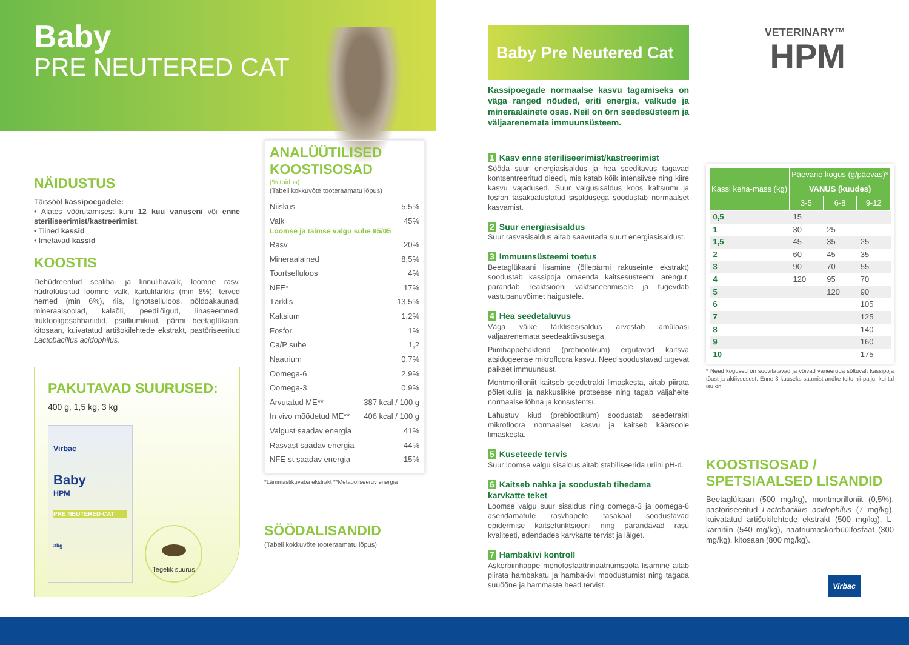Baby
PRE NEUTERED CAT
NÄIDUSTUS
Täissööt kassipoegadele:
• Alates võõrutamisest kuni 12 kuu vanuseni või enne steriliseerimist/kastreerimist.
• Tiined kassid
• Imetavad kassid
KOOSTIS
Dehüdreeritud sealiha- ja linnulihavalk, loomne rasv, hüdrolüüsitud loomne valk, kartulitärklis (min 8%), terved herned (min 6%), riis, lignotselluloos, põldoakaunad, mineraalsoolad, kalaõli, peedilõigud, linaseemned, fruktooligosahhariidid, psülliumikiud, pärmi beetaglükaan, kitosaan, kuivatatud artišokilehtede ekstrakt, pastöriseeritud Lactobacillus acidophilus.
PAKUTAVAD SUURUSED:
400 g, 1,5 kg, 3 kg
Virbac
Baby
HPM
PRE NEUTERED CAT
3kg
Tegelik suurus
ANALÜÜTILISED KOOSTISOSAD
(% toidus)
(Tabeli kokkuvõte tooteraamatu lõpus)
Niiskus 5,5%
Valk 45%
Loomse ja taimse valgu suhe 95/05
Rasv 20%
Mineraalained 8,5%
Toortselluloos 4%
NFE* 17%
Tärklis 13,5%
Kaltsium 1,2%
Fosfor 1%
Ca/P suhe 1,2
Naatrium 0,7%
Oomega-6 2,9%
Oomega-3 0,9%
Arvutatud ME** 387 kcal / 100 g
In vivo mõõdetud ME** 406 kcal / 100 g
Valgust saadav energia 41%
Rasvast saadav energia 44%
NFE-st saadav energia 15%
*Lämmastikuvaba ekstrakt **Metaboliseeruv energia
SÖÖDALISANDID
(Tabeli kokkuvõte tooteraamatu lõpus)
Baby Pre Neutered Cat
Kassipoegade normaalse kasvu tagamiseks on väga ranged nõuded, eriti energia, valkude ja mineraalainete osas. Neil on õrn seedesüsteem ja väljaarenemata immuunsüsteem.
1 Kasv enne steriliseerimist/kastreerimist
Sööda suur energiasisaldus ja hea seeditavus tagavad kontsentreeritud dieedi, mis katab kõik intensiivse ning kiire kasvu vajadused. Suur valgusisaldus koos kaltsiumi ja fosfori tasakaalustatud sisaldusega soodustab normaalset kasvamist.
2 Suur energiasisaldus
Suur rasvasisaldus aitab saavutada suurt energiasisaldust.
3 Immuunsüsteemi toetus
Beetaglükaani lisamine (õllepärmi rakuseinte ekstrakt) soodustab kassipoja omaenda kaitsesüsteemi arengut, parandab reaktsiooni vaktsineerimisele ja tugevdab vastupanuvõimet haigustele.
4 Hea seedetaluvus
Väga väike tärklisesisaldus arvestab amülaasi väljaarenemata seedeaktiivsusega.
Piimhappebakterid (probiootikum) ergutavad kaitsva atsidogeense mikrofloora kasvu. Need soodustavad tugevat paikset immuunsust.
Montmorilloniit kaitseb seedetrakti limaskesta, aitab piirata põletikulisi ja nakkuslikke protsesse ning tagab väljaheite normaalse lõhna ja konsistentsi.
Lahustuv kiud (prebiootikum) soodustab seedetrakti mikrofloora normaalset kasvu ja kaitseb käärsoole limaskesta.
5 Kuseteede tervis
Suur loomse valgu sisaldus aitab stabiliseerida uriini pH-d.
6 Kaitseb nahka ja soodustab tihedama karvkatte teket
Loomse valgu suur sisaldus ning oomega-3 ja oomega-6 asendamatute rasvhapete tasakaal soodustavad epidermise kaitsefunktsiooni ning parandavad rasu kvaliteeti, edendades karvkatte tervist ja läiget.
7 Hambakivi kontroll
Askorbiinhappe monofosfaattrinaatriumsoola lisamine aitab piirata hambakatu ja hambakivi moodustumist ning tagada suuõõne ja hammaste head tervist.
VETERINARY™
HPM
| Kassi keha-mass (kg) | Päevane kogus (g/päevas)* | | |
| --- | --- | --- | --- |
| | VANUS (kuudes) | | |
| | 3-5 | 6-8 | 9-12 |
| 0,5 | 15 | | |
| 1 | 30 | 25 | |
| 1,5 | 45 | 35 | 25 |
| 2 | 60 | 45 | 35 |
| 3 | 90 | 70 | 55 |
| 4 | 120 | 95 | 70 |
| 5 | | 120 | 90 |
| 6 | | | 105 |
| 7 | | | 125 |
| 8 | | | 140 |
| 9 | | | 160 |
| 10 | | | 175 |
* Need kogused on soovitatavad ja võivad varieeruda sõltuvalt kassipoja tõust ja aktiivsusest. Enne 3-kuuseks saamist andke toitu nii palju, kui tal isu on.
KOOSTISOSAD / SPETSIAALSED LISANDID
Beetaglükaan (500 mg/kg), montmorilloniit (0,5%), pastöriseeritud Lactobacillus acidophilus (7 mg/kg), kuivatatud artišokilehtede ekstrakt (500 mg/kg), L-karnitiin (540 mg/kg), naatriumaskorbüülfosfaat (300 mg/kg), kitosaan (800 mg/kg).
Virbac